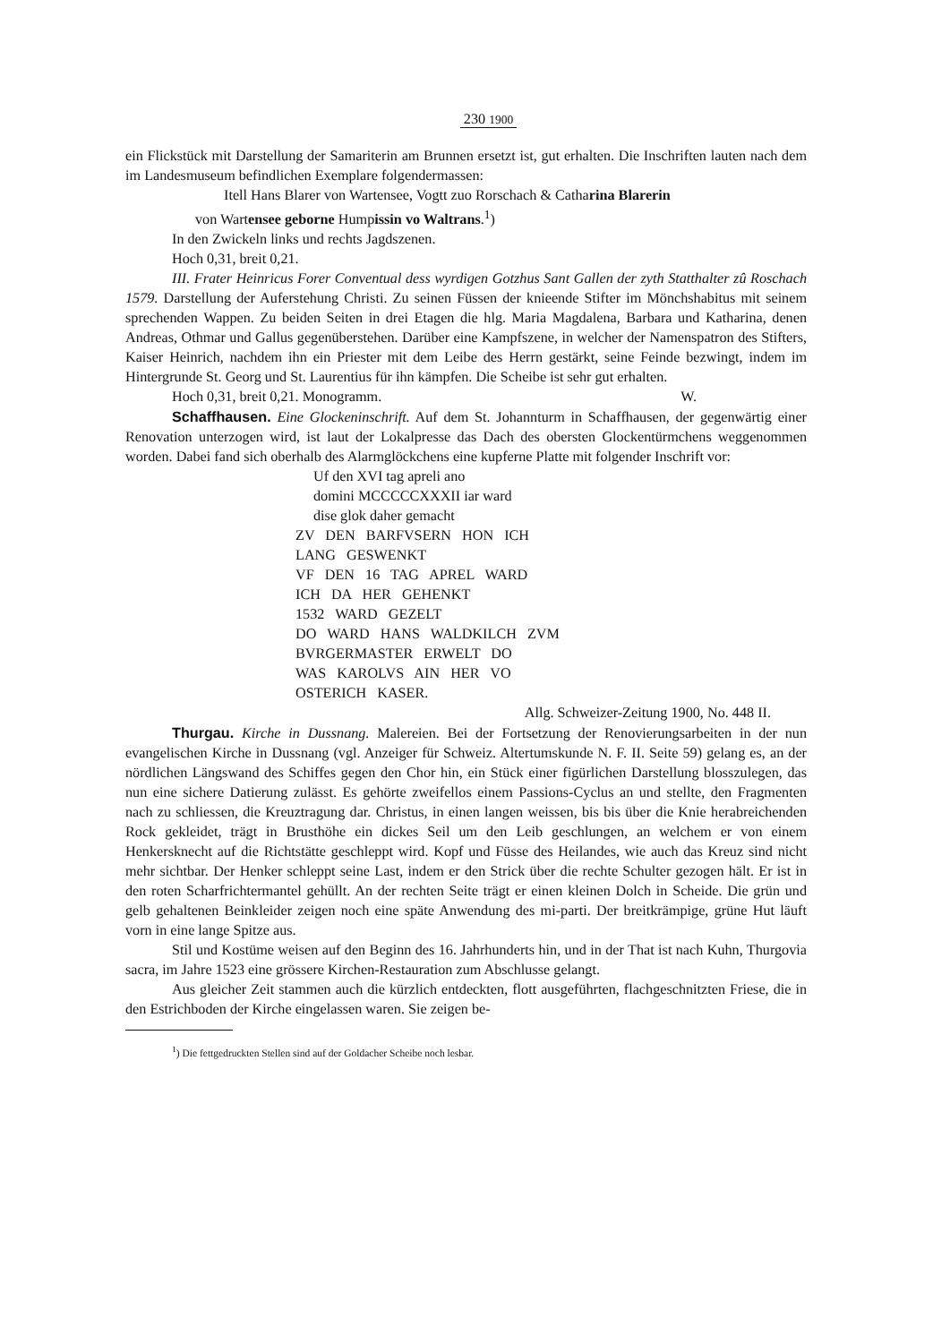230 1900
ein Flickstück mit Darstellung der Samariterin am Brunnen ersetzt ist, gut erhalten. Die Inschriften lauten nach dem im Landesmuseum befindlichen Exemplare folgendermassen:
Itell Hans Blarer von Wartensee, Vogtt zuo Rorschach & Catharina Blarerin
von Wartensee geborne Humpissin vo Waltrans.<sup>1</sup>)
In den Zwickeln links und rechts Jagdszenen.
Hoch 0,31, breit 0,21.
III. Frater Heinricus Forer Conventual dess wyrdigen Gotzhus Sant Gallen der zyth Statthalter zû Roschach 1579. Darstellung der Auferstehung Christi. Zu seinen Füssen der knieende Stifter im Mönchshabitus mit seinem sprechenden Wappen. Zu beiden Seiten in drei Etagen die hlg. Maria Magdalena, Barbara und Katharina, denen Andreas, Othmar und Gallus gegenüberstehen. Darüber eine Kampfszene, in welcher der Namenspatron des Stifters, Kaiser Heinrich, nachdem ihn ein Priester mit dem Leibe des Herrn gestärkt, seine Feinde bezwingt, indem im Hintergrunde St. Georg und St. Laurentius für ihn kämpfen. Die Scheibe ist sehr gut erhalten.
Hoch 0,31, breit 0,21. Monogramm. W.
Schaffhausen. Eine Glockeninschrift. Auf dem St. Johannturm in Schaffhausen, der gegenwärtig einer Renovation unterzogen wird, ist laut der Lokalpresse das Dach des obersten Glockentürmchens weggenommen worden. Dabei fand sich oberhalb des Alarmglöckchens eine kupferne Platte mit folgender Inschrift vor:
Uf den XVI tag apreli ano
domini MCCCCCXXXII iar ward
dise glok daher gemacht
ZV DEN BARFVSERN HON ICH
LANG GESWENKT
VF DEN 16 TAG APREL WARD
ICH DA HER GEHENKT
1532 WARD GEZELT
DO WARD HANS WALDKILCH ZVM
BVRGERMASTER ERWELT DO
WAS KAROLVS AIN HER VO
OSTERICH KASER.
Allg. Schweizer-Zeitung 1900, No. 448 II.
Thurgau. Kirche in Dussnang. Malereien. Bei der Fortsetzung der Renovierungsarbeiten in der nun evangelischen Kirche in Dussnang (vgl. Anzeiger für Schweiz. Altertumskunde N. F. II. Seite 59) gelang es, an der nördlichen Längswand des Schiffes gegen den Chor hin, ein Stück einer figürlichen Darstellung blosszulegen, das nun eine sichere Datierung zulässt. Es gehörte zweifellos einem Passions-Cyclus an und stellte, den Fragmenten nach zu schliessen, die Kreuztragung dar. Christus, in einen langen weissen, bis bis über die Knie herabreichenden Rock gekleidet, trägt in Brusthöhe ein dickes Seil um den Leib geschlungen, an welchem er von einem Henkersknecht auf die Richtstätte geschleppt wird. Kopf und Füsse des Heilandes, wie auch das Kreuz sind nicht mehr sichtbar. Der Henker schleppt seine Last, indem er den Strick über die rechte Schulter gezogen hält. Er ist in den roten Scharfrichtermantel gehüllt. An der rechten Seite trägt er einen kleinen Dolch in Scheide. Die grün und gelb gehaltenen Beinkleider zeigen noch eine späte Anwendung des mi-parti. Der breitkrämpige, grüne Hut läuft vorn in eine lange Spitze aus.
Stil und Kostüme weisen auf den Beginn des 16. Jahrhunderts hin, und in der That ist nach Kuhn, Thurgovia sacra, im Jahre 1523 eine grössere Kirchen-Restauration zum Abschlusse gelangt.
Aus gleicher Zeit stammen auch die kürzlich entdeckten, flott ausgeführten, flachgeschnitzten Friese, die in den Estrichboden der Kirche eingelassen waren. Sie zeigen be-
<sup>1</sup>) Die fettgedruckten Stellen sind auf der Goldacher Scheibe noch lesbar.